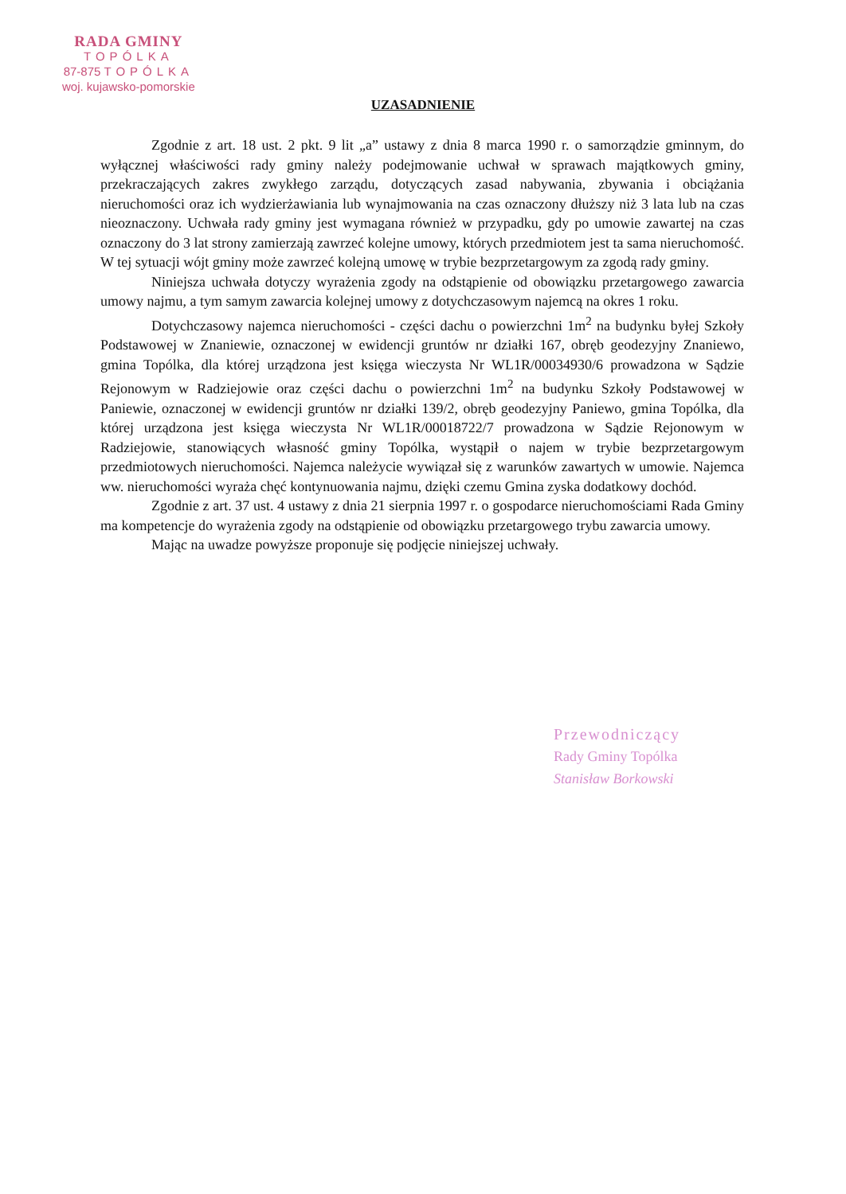RADA GMINY
TOPÓLKA
87-875 TOPÓLKA
woj. kujawsko-pomorskie
UZASADNIENIE
Zgodnie z art. 18 ust. 2 pkt. 9 lit „a” ustawy z dnia 8 marca 1990 r. o samorządzie gminnym, do wyłącznej właściwości rady gminy należy podejmowanie uchwał w sprawach majątkowych gminy, przekraczających zakres zwykłego zarządu, dotyczących zasad nabywania, zbywania i obciążania nieruchomości oraz ich wydzierżawiania lub wynajmowania na czas oznaczony dłuższy niż 3 lata lub na czas nieoznaczony. Uchwała rady gminy jest wymagana również w przypadku, gdy po umowie zawartej na czas oznaczony do 3 lat strony zamierzają zawrzeć kolejne umowy, których przedmiotem jest ta sama nieruchomość. W tej sytuacji wójt gminy może zawrzeć kolejną umowę w trybie bezprzetargowym za zgodą rady gminy.
Niniejsza uchwała dotyczy wyrażenia zgody na odstąpienie od obowiązku przetargowego zawarcia umowy najmu, a tym samym zawarcia kolejnej umowy z dotychczasowym najemcą na okres 1 roku.
Dotychczasowy najemca nieruchomości - części dachu o powierzchni 1m<sup>2</sup> na budynku byłej Szkoły Podstawowej w Znaniewie, oznaczonej w ewidencji gruntów nr działki 167, obręb geodezyjny Znaniewo, gmina Topólka, dla której urządzona jest księga wieczysta Nr WL1R/00034930/6 prowadzona w Sądzie Rejonowym w Radziejowie oraz części dachu o powierzchni 1m<sup>2</sup> na budynku Szkoły Podstawowej w Paniewie, oznaczonej w ewidencji gruntów nr działki 139/2, obręb geodezyjny Paniewo, gmina Topólka, dla której urządzona jest księga wieczysta Nr WL1R/00018722/7 prowadzona w Sądzie Rejonowym w Radziejowie, stanowiących własność gminy Topólka, wystąpił o najem w trybie bezprzetargowym przedmiotowych nieruchomości. Najemca należycie wywiązał się z warunków zawartych w umowie. Najemca ww. nieruchomości wyraża chęć kontynuowania najmu, dzięki czemu Gmina zyska dodatkowy dochód.
Zgodnie z art. 37 ust. 4 ustawy z dnia 21 sierpnia 1997 r. o gospodarce nieruchomościami Rada Gminy ma kompetencje do wyrażenia zgody na odstąpienie od obowiązku przetargowego trybu zawarcia umowy.
Mając na uwadze powyższe proponuje się podjęcie niniejszej uchwały.
Przewodniczący
Rady Gminy Topólka
Stanisław Borkowski